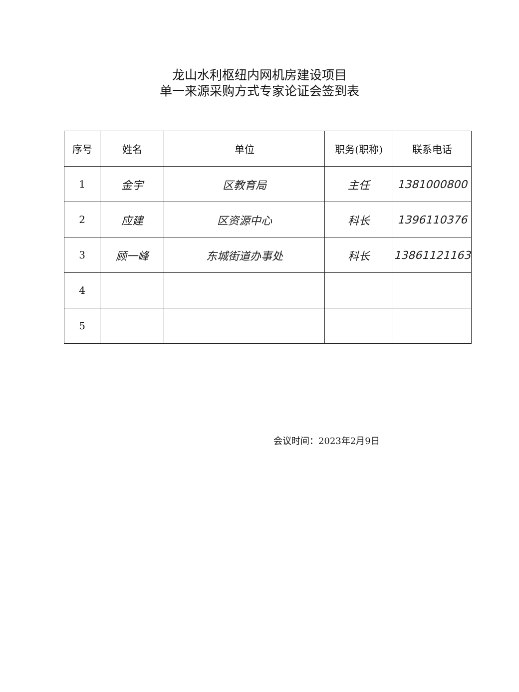龙山水利枢纽内网机房建设项目
单一来源采购方式专家论证会签到表
| 序号 | 姓名 | 单位 | 职务(职称) | 联系电话 |
| --- | --- | --- | --- | --- |
| 1 | 金宇 | 区教育局 | 主任 | 1381000800 |
| 2 | 应建 | 区资源中心 | 科长 | 1396110376 |
| 3 | 顾一峰 | 东城街道办事处 | 科长 | 13861121163 |
| 4 | | | | |
| 5 | | | | |
会议时间：2023年2月9日